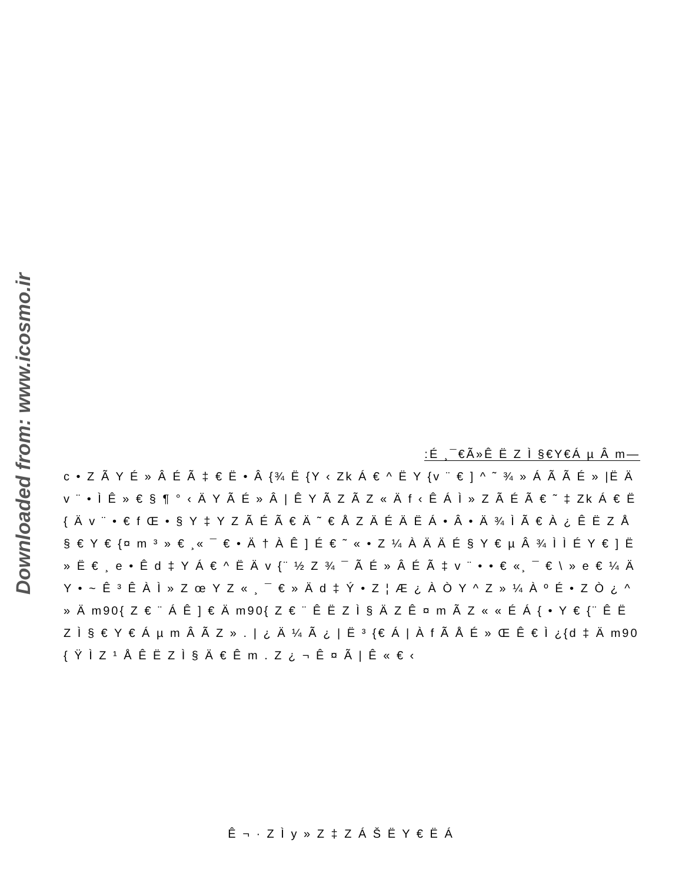Downloaded from: www.icosmo.ir
:É ¸¯€Ã»Ê Ë Z Ì §€Y€Á µ Â m—
c • Z Ã Y É » Â É Ã ‡ € Ë • Â {¾ Ë {Y ‹ Zk Á € ^ Ë Y {v ¨ € ] ^ ˜ ¾ » Á Ã Ã É » |Ë Ä v ¨ • Ì Ê » € § ¶ ° ‹ Ä Y Ã É » Â | Ê Y Ã Z Ã Z « Ä f ‹ Ê Á Ì » Z Ã É Ã € ˜ ‡ Zk Á € Ë { Ä v ¨ • € f Œ • § Y ‡ Y Z Ã É Ã € Ä ˜ € Å Z Ä É Ä Ë Á • Â • Ä ¾ Ì Ã € À ¿ Ê Ë Z Å § € Y € {¤ m ³ » € ¸« ¯ € • Ä † À Ê ] É € ˜ « • Z ¼ À Ä Ä É § Y € µ Â ¾ Ì Ì É Y € ] Ë » Ë € ¸ e • Ê d ‡ Y Á € ^ Ë Ä v {¨ ½ Z ¾ ¯ Ã É » Â É Ã ‡ v ¨ • • € «¸ ¯ € \ » e € ¼ Ä Y • ~ Ê ³ Ê À Ì » Z œ Y Z « ¸ ¯ € » Ä d ‡ Ý • Z ¦ Æ ¿ À Ò Y ^ Z » ¼ À º É • Z Ò ¿ ^ » Ä m90{ Z € ¨ Á Ê ] € Ä m90{ Z € ¨ Ê Ë Z Ì § Ä Z Ê ¤ m Ã Z « « É Á { • Y € {¨ Ê Ë Z Ì § € Y € Á µ m Â Ã Z » . | ¿ Ä ¼ Ã ¿ | Ë ³ {€ Á | À f Ã Å É » Œ Ê € Ì ¿{d ‡ Ä m90 { Ÿ Ì Z ¹ Å Ê Ë Z Ì § Ä € Ê m . Z ¿ ¬ Ê ¤ Ã | Ê « € ‹
Ê ¬ · Z Ì y » Z ‡ Z Á Š Ë Y € Ë Á